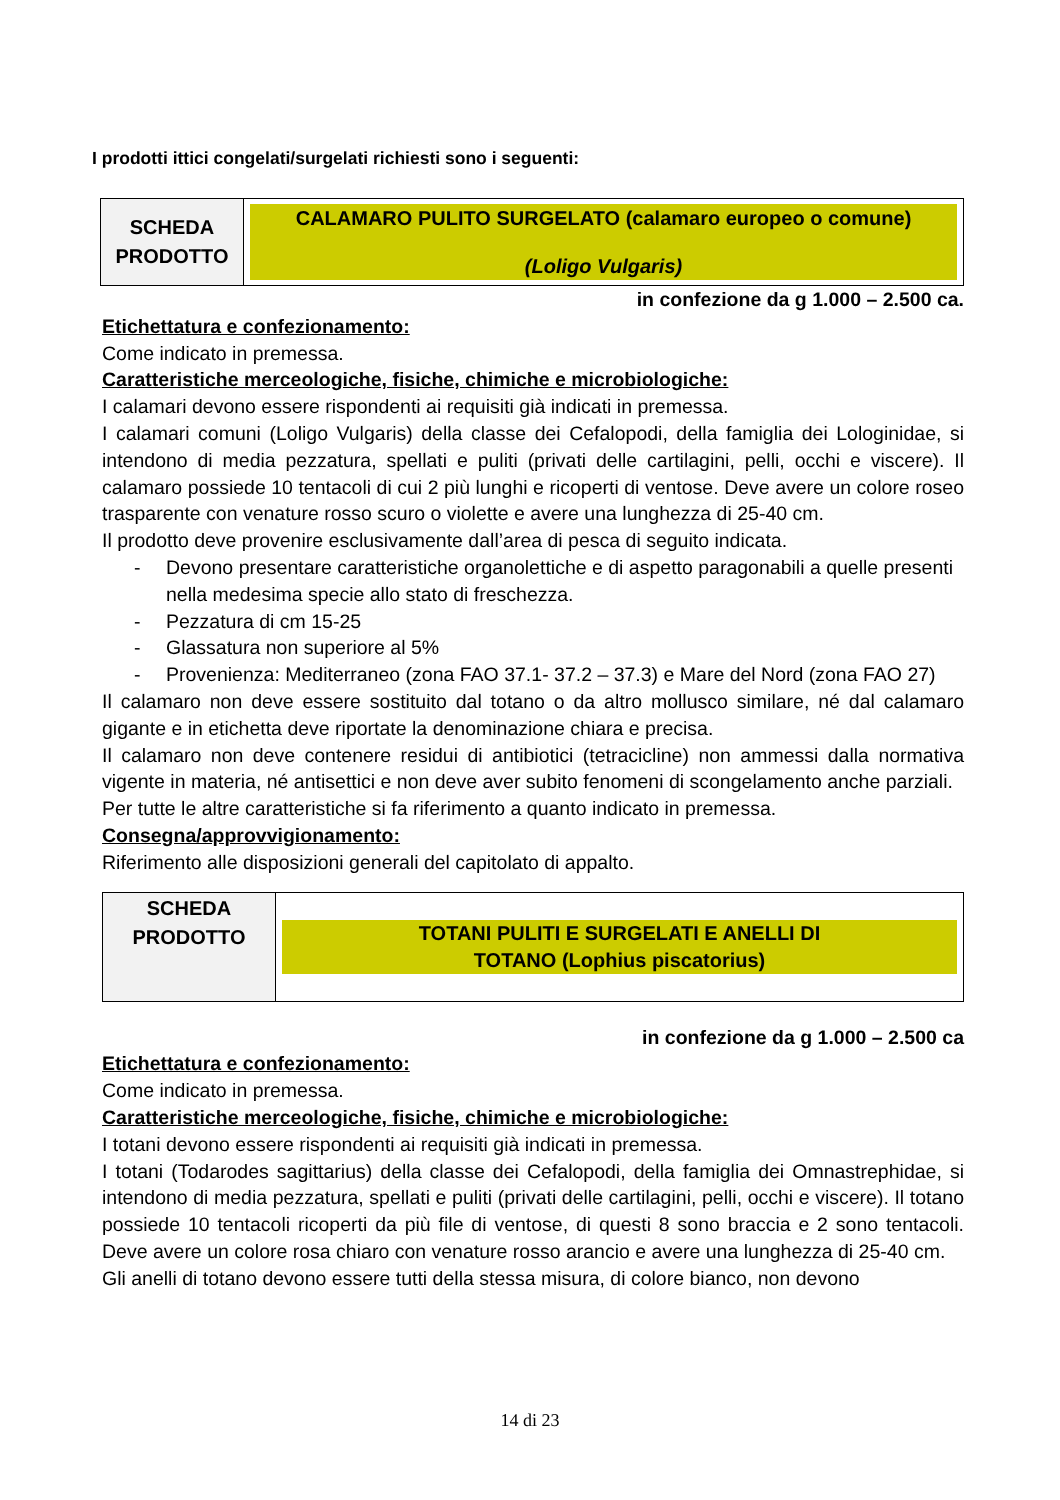I prodotti ittici congelati/surgelati richiesti sono i seguenti:
| SCHEDA PRODOTTO | CALAMARO PULITO SURGELATO (calamaro europeo o comune) (Loligo Vulgaris) |
in confezione da g 1.000 – 2.500 ca.
Etichettatura e confezionamento:
Come indicato in premessa.
Caratteristiche merceologiche, fisiche, chimiche e microbiologiche:
I calamari devono essere rispondenti ai requisiti già indicati in premessa.
I calamari comuni (Loligo Vulgaris) della classe dei Cefalopodi, della famiglia dei Lologinidae, si intendono di media pezzatura, spellati e puliti (privati delle cartilagini, pelli, occhi e viscere). Il calamaro possiede 10 tentacoli di cui 2 più lunghi e ricoperti di ventose. Deve avere un colore roseo trasparente con venature rosso scuro o violette e avere una lunghezza di 25-40 cm.
Il prodotto deve provenire esclusivamente dall’area di pesca di seguito indicata.
- Devono presentare caratteristiche organolettiche e di aspetto paragonabili a quelle presenti nella medesima specie allo stato di freschezza.
- Pezzatura di cm 15-25
- Glassatura non superiore al 5%
- Provenienza: Mediterraneo (zona FAO 37.1- 37.2 – 37.3) e Mare del Nord (zona FAO 27)
Il calamaro non deve essere sostituito dal totano o da altro mollusco similare, né dal calamaro gigante e in etichetta deve riportate la denominazione chiara e precisa.
Il calamaro non deve contenere residui di antibiotici (tetracicline) non ammessi dalla normativa vigente in materia, né antisettici e non deve aver subito fenomeni di scongelamento anche parziali.
Per tutte le altre caratteristiche si fa riferimento a quanto indicato in premessa.
Consegna/approvvigionamento:
Riferimento alle disposizioni generali del capitolato di appalto.
| SCHEDA PRODOTTO | TOTANI PULITI E SURGELATI E ANELLI DI TOTANO (Lophius piscatorius) |
in confezione da g 1.000 – 2.500 ca
Etichettatura e confezionamento:
Come indicato in premessa.
Caratteristiche merceologiche, fisiche, chimiche e microbiologiche:
I totani devono essere rispondenti ai requisiti già indicati in premessa.
I totani (Todarodes sagittarius) della classe dei Cefalopodi, della famiglia dei Omnastrephidae, si intendono di media pezzatura, spellati e puliti (privati delle cartilagini, pelli, occhi e viscere). Il totano possiede 10 tentacoli ricoperti da più file di ventose, di questi 8 sono braccia e 2 sono tentacoli. Deve avere un colore rosa chiaro con venature rosso arancio e avere una lunghezza di 25-40 cm.
Gli anelli di totano devono essere tutti della stessa misura, di colore bianco, non devono
14 di 23